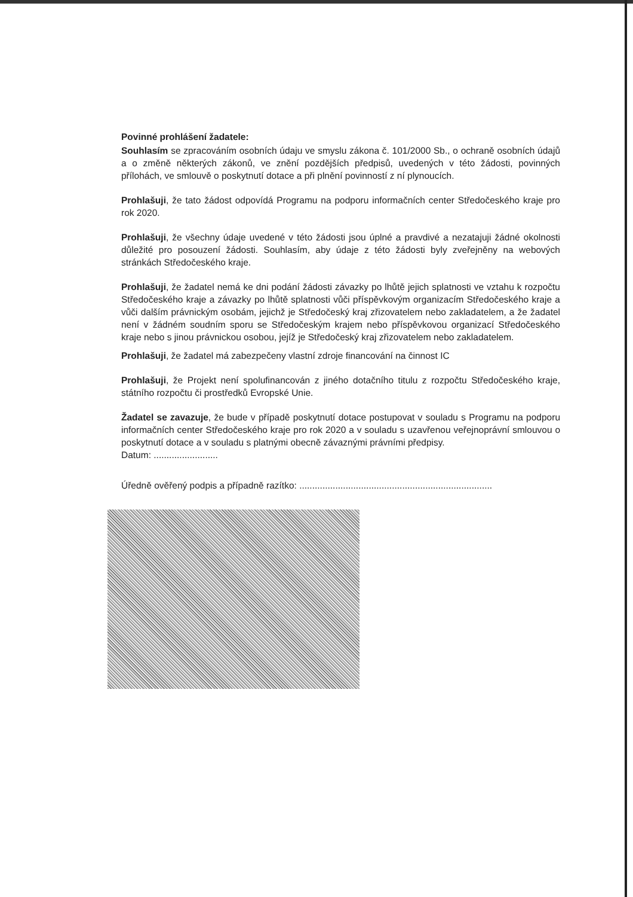Povinné prohlášení žadatele:
Souhlasím se zpracováním osobních údaju ve smyslu zákona č. 101/2000 Sb., o ochraně osobních údajů a o změně některých zákonů, ve znění pozdějších předpisů, uvedených v této žádosti, povinných přílohách, ve smlouvě o poskytnutí dotace a při plnění povinností z ní plynoucích.
Prohlašuji, že tato žádost odpovídá Programu na podporu informačních center Středočeského kraje pro rok 2020.
Prohlašuji, že všechny údaje uvedené v této žádosti jsou úplné a pravdivé a nezatajuji žádné okolnosti důležité pro posouzení žádosti. Souhlasím, aby údaje z této žádosti byly zveřejněny na webových stránkách Středočeského kraje.
Prohlašuji, že žadatel nemá ke dni podání žádosti závazky po lhůtě jejich splatnosti ve vztahu k rozpočtu Středočeského kraje a závazky po lhůtě splatnosti vůči příspěvkovým organizacím Středočeského kraje a vůči dalším právnickým osobám, jejichž je Středočeský kraj zřizovatelem nebo zakladatelem, a že žadatel není v žádném soudním sporu se Středočeským krajem nebo příspěvkovou organizací Středočeského kraje nebo s jinou právnickou osobou, jejíž je Středočeský kraj zřizovatelem nebo zakladatelem.
Prohlašuji, že žadatel má zabezpečeny vlastní zdroje financování na činnost IC
Prohlašuji, že Projekt není spolufinancován z jiného dotačního titulu z rozpočtu Středočeského kraje, státního rozpočtu či prostředků Evropské Unie.
Žadatel se zavazuje, že bude v případě poskytnutí dotace postupovat v souladu s Programu na podporu informačních center Středočeského kraje pro rok 2020 a v souladu s uzavřenou veřejnoprávní smlouvou o poskytnutí dotace a v souladu s platnými obecně závaznými právními předpisy.
Datum: .........................
Úředně ověřený podpis a případně razítko: ...........................................................................